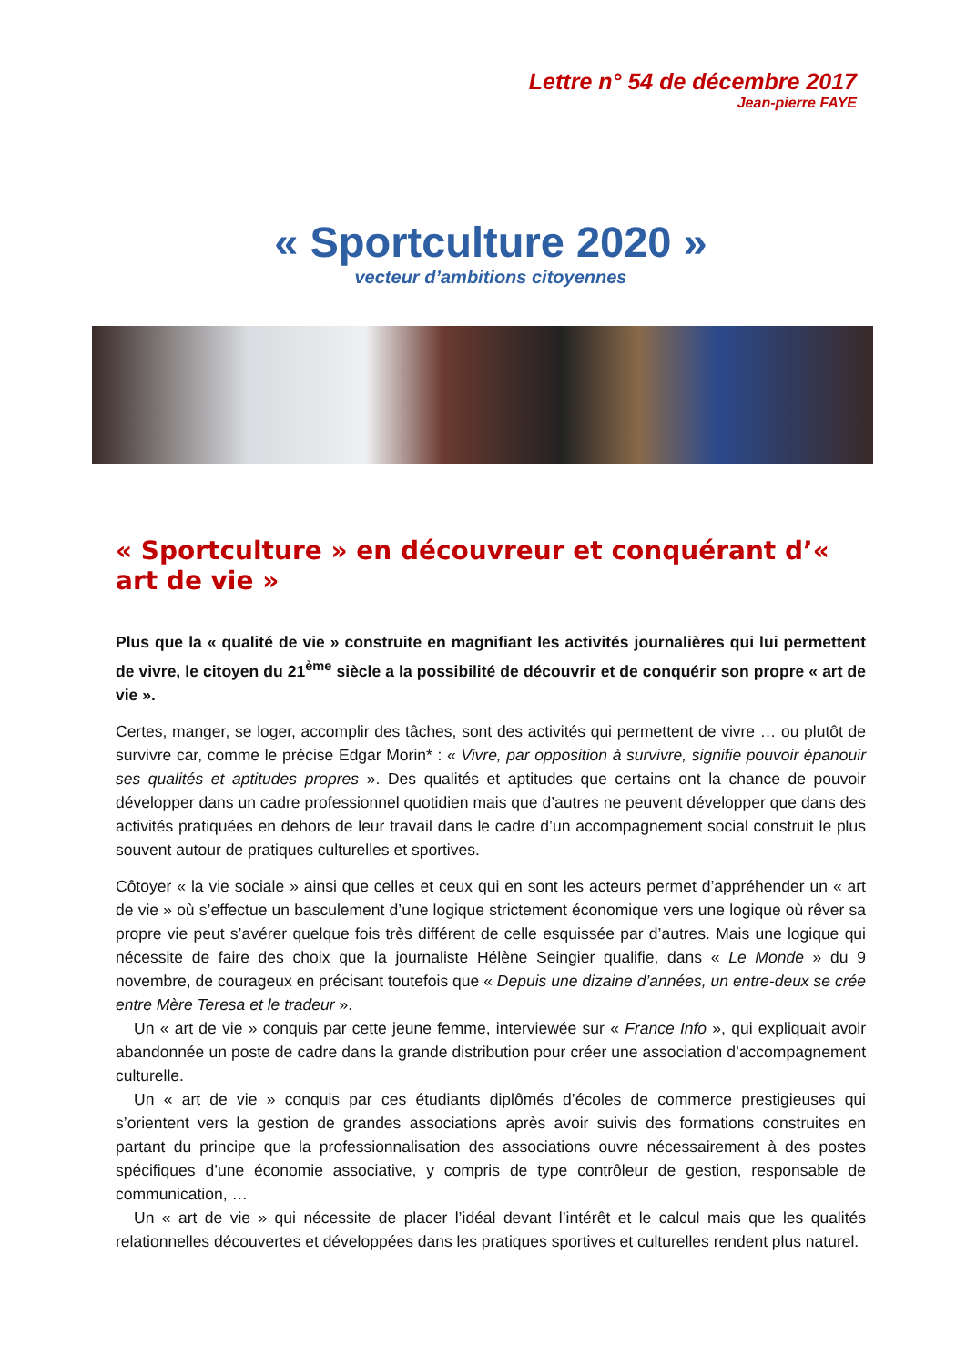Lettre n° 54 de décembre 2017
Jean-pierre FAYE
« Sportculture 2020 »
vecteur d’ambitions citoyennes
« Sportculture » en découvreur et conquérant d’« art de vie »
Plus que la « qualité de vie » construite en magnifiant les activités journalières qui lui permettent de vivre, le citoyen du 21<sup>ème</sup> siècle a la possibilité de découvrir et de conquérir son propre « art de vie ».
Certes, manger, se loger, accomplir des tâches, sont des activités qui permettent de vivre … ou plutôt de survivre car, comme le précise Edgar Morin* : « Vivre, par opposition à survivre, signifie pouvoir épanouir ses qualités et aptitudes propres ». Des qualités et aptitudes que certains ont la chance de pouvoir développer dans un cadre professionnel quotidien mais que d’autres ne peuvent développer que dans des activités pratiquées en dehors de leur travail dans le cadre d’un accompagnement social construit le plus souvent autour de pratiques culturelles et sportives.
Côtoyer « la vie sociale » ainsi que celles et ceux qui en sont les acteurs permet d’appréhender un « art de vie » où s’effectue un basculement d’une logique strictement économique vers une logique où rêver sa propre vie peut s’avérer quelque fois très différent de celle esquissée par d’autres. Mais une logique qui nécessite de faire des choix que la journaliste Hélène Seingier qualifie, dans « Le Monde » du 9 novembre, de courageux en précisant toutefois que « Depuis une dizaine d’années, un entre-deux se crée entre Mère Teresa et le tradeur ».
Un « art de vie » conquis par cette jeune femme, interviewée sur « France Info », qui expliquait avoir abandonnée un poste de cadre dans la grande distribution pour créer une association d’accompagnement culturelle.
Un « art de vie » conquis par ces étudiants diplômés d’écoles de commerce prestigieuses qui s’orientent vers la gestion de grandes associations après avoir suivis des formations construites en partant du principe que la professionnalisation des associations ouvre nécessairement à des postes spécifiques d’une économie associative, y compris de type contrôleur de gestion, responsable de communication, …
Un « art de vie » qui nécessite de placer l’idéal devant l’intérêt et le calcul mais que les qualités relationnelles découvertes et développées dans les pratiques sportives et culturelles rendent plus naturel.